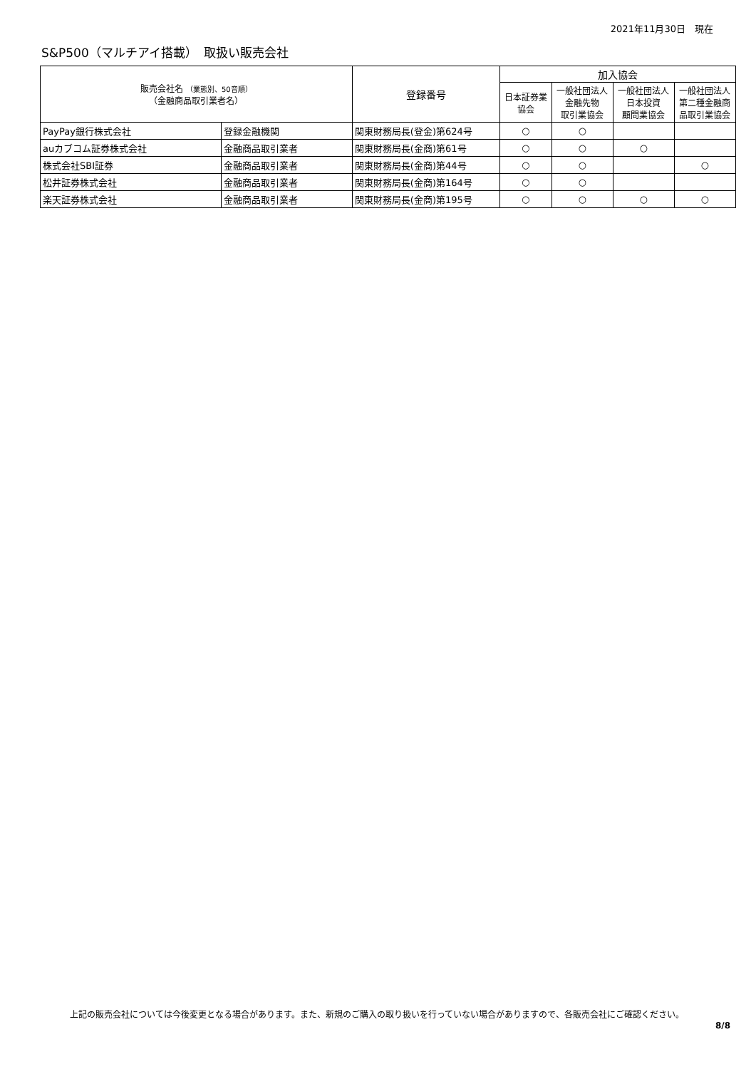2021年11月30日　現在
S&P500（マルチアイ搭載）　取扱い販売会社
| 販売会社名 （業態別、50音順） （金融商品取引業者名） | | 登録番号 | 加入協会 | | | |
| --- | --- | --- | --- | --- | --- | --- |
| | | | 日本証券業 協会 | 一般社団法人 金融先物 取引業協会 | 一般社団法人 日本投資 顧問業協会 | 一般社団法人 第二種金融商 品取引業協会 |
| PayPay銀行株式会社 | 登録金融機関 | 関東財務局長(登金)第624号 | ○ | ○ | | |
| auカブコム証券株式会社 | 金融商品取引業者 | 関東財務局長(金商)第61号 | ○ | ○ | ○ | |
| 株式会社SBI証券 | 金融商品取引業者 | 関東財務局長(金商)第44号 | ○ | ○ | | ○ |
| 松井証券株式会社 | 金融商品取引業者 | 関東財務局長(金商)第164号 | ○ | ○ | | |
| 楽天証券株式会社 | 金融商品取引業者 | 関東財務局長(金商)第195号 | ○ | ○ | ○ | ○ |
上記の販売会社については今後変更となる場合があります。また、新規のご購入の取り扱いを行っていない場合がありますので、各販売会社にご確認ください。
8/8